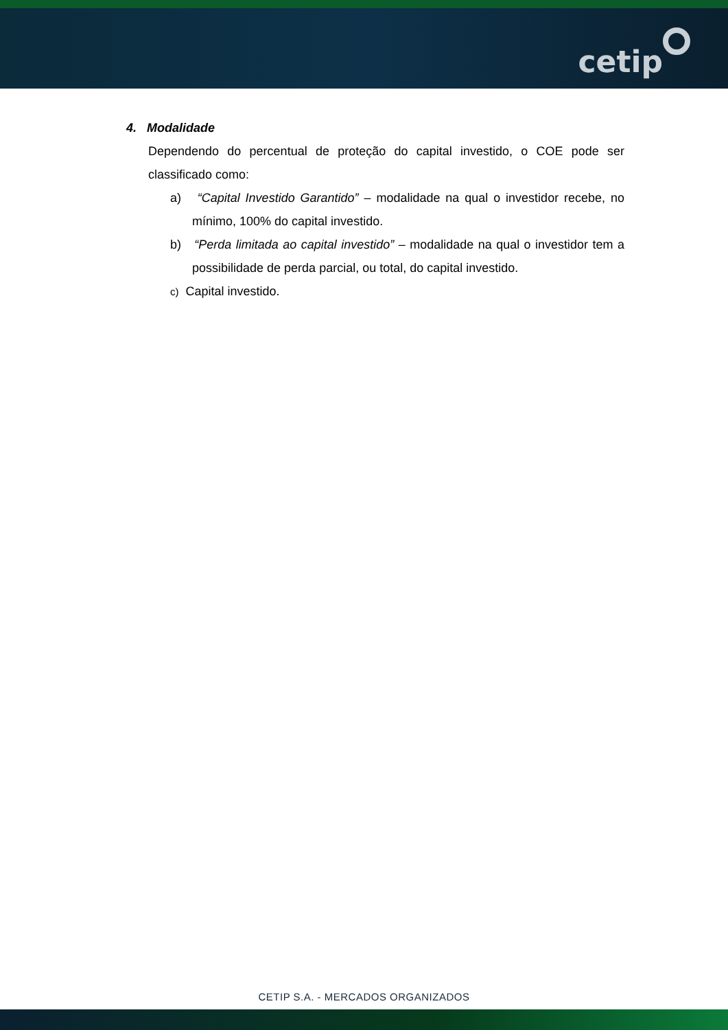cetip
4. Modalidade
Dependendo do percentual de proteção do capital investido, o COE pode ser classificado como:
a) “Capital Investido Garantido” – modalidade na qual o investidor recebe, no mínimo, 100% do capital investido.
b) “Perda limitada ao capital investido” – modalidade na qual o investidor tem a possibilidade de perda parcial, ou total, do capital investido.
c) Capital investido.
CETIP S.A. - MERCADOS ORGANIZADOS